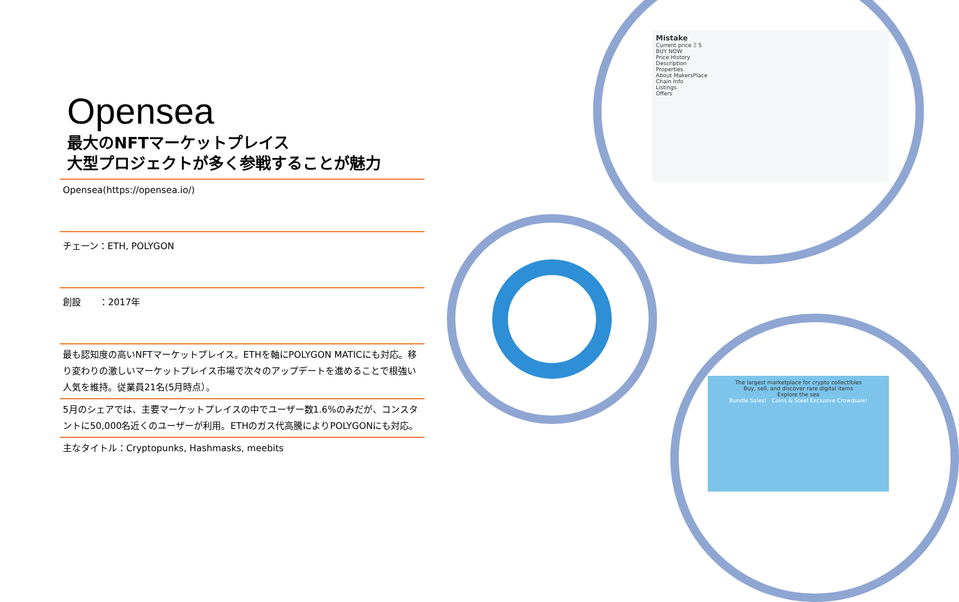Opensea
最大のNFTマーケットプレイス
大型プロジェクトが多く参戦することが魅力
Opensea(https://opensea.io/)
チェーン：ETH, POLYGON
創設　　：2017年
最も認知度の高いNFTマーケットプレイス。ETHを軸にPOLYGON MATICにも対応。移り変わりの激しいマーケットプレイス市場で次々のアップデートを進めることで根強い人気を維持。従業員21名(5月時点）。
5月のシェアでは、主要マーケットプレイスの中でユーザー数1.6%のみだが、コンスタントに50,000名近くのユーザーが利用。ETHのガス代高騰によりPOLYGONにも対応。
主なタイトル：Cryptopunks, Hashmasks, meebits
Mistake
Current price Ξ 5
BUY NOW
Price History
Description
Properties
About MakersPlace
Chain Info
Listings
Offers
The largest marketplace for crypto collectibles
Buy, sell, and discover rare digital items
Explore the sea
Bundle Sales! Coins & Steel Exclusive Crowdsale!